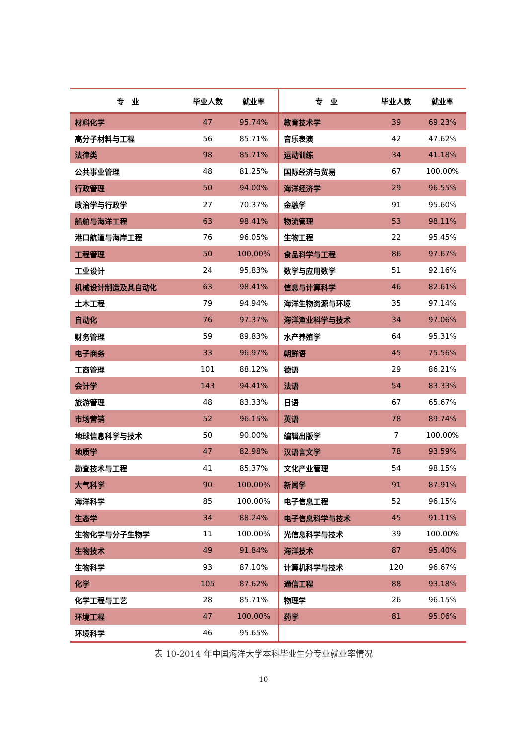| 专 业 | 毕业人数 | 就业率 | 专 业 | 毕业人数 | 就业率 |
| --- | --- | --- | --- | --- | --- |
| 材料化学 | 47 | 95.74% | 教育技术学 | 39 | 69.23% |
| 高分子材料与工程 | 56 | 85.71% | 音乐表演 | 42 | 47.62% |
| 法律类 | 98 | 85.71% | 运动训练 | 34 | 41.18% |
| 公共事业管理 | 48 | 81.25% | 国际经济与贸易 | 67 | 100.00% |
| 行政管理 | 50 | 94.00% | 海洋经济学 | 29 | 96.55% |
| 政治学与行政学 | 27 | 70.37% | 金融学 | 91 | 95.60% |
| 船舶与海洋工程 | 63 | 98.41% | 物流管理 | 53 | 98.11% |
| 港口航道与海岸工程 | 76 | 96.05% | 生物工程 | 22 | 95.45% |
| 工程管理 | 50 | 100.00% | 食品科学与工程 | 86 | 97.67% |
| 工业设计 | 24 | 95.83% | 数学与应用数学 | 51 | 92.16% |
| 机械设计制造及其自动化 | 63 | 98.41% | 信息与计算科学 | 46 | 82.61% |
| 土木工程 | 79 | 94.94% | 海洋生物资源与环境 | 35 | 97.14% |
| 自动化 | 76 | 97.37% | 海洋渔业科学与技术 | 34 | 97.06% |
| 财务管理 | 59 | 89.83% | 水产养殖学 | 64 | 95.31% |
| 电子商务 | 33 | 96.97% | 朝鲜语 | 45 | 75.56% |
| 工商管理 | 101 | 88.12% | 德语 | 29 | 86.21% |
| 会计学 | 143 | 94.41% | 法语 | 54 | 83.33% |
| 旅游管理 | 48 | 83.33% | 日语 | 67 | 65.67% |
| 市场营销 | 52 | 96.15% | 英语 | 78 | 89.74% |
| 地球信息科学与技术 | 50 | 90.00% | 编辑出版学 | 7 | 100.00% |
| 地质学 | 47 | 82.98% | 汉语言文学 | 78 | 93.59% |
| 勘查技术与工程 | 41 | 85.37% | 文化产业管理 | 54 | 98.15% |
| 大气科学 | 90 | 100.00% | 新闻学 | 91 | 87.91% |
| 海洋科学 | 85 | 100.00% | 电子信息工程 | 52 | 96.15% |
| 生态学 | 34 | 88.24% | 电子信息科学与技术 | 45 | 91.11% |
| 生物化学与分子生物学 | 11 | 100.00% | 光信息科学与技术 | 39 | 100.00% |
| 生物技术 | 49 | 91.84% | 海洋技术 | 87 | 95.40% |
| 生物科学 | 93 | 87.10% | 计算机科学与技术 | 120 | 96.67% |
| 化学 | 105 | 87.62% | 通信工程 | 88 | 93.18% |
| 化学工程与工艺 | 28 | 85.71% | 物理学 | 26 | 96.15% |
| 环境工程 | 47 | 100.00% | 药学 | 81 | 95.06% |
| 环境科学 | 46 | 95.65% | | | |
表 10-2014 年中国海洋大学本科毕业生分专业就业率情况
10